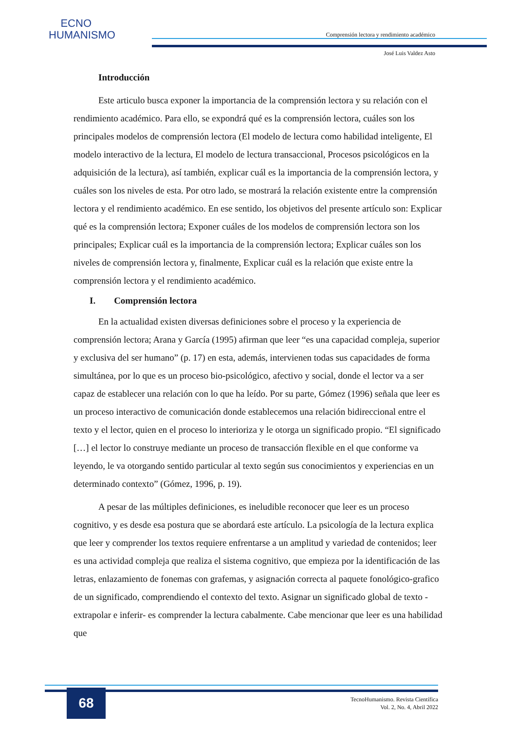ECNO
HUMANISMO
Comprensión lectora y rendimiento académico
José Luis Valdez Asto
Introducción
Este articulo busca exponer la importancia de la comprensión lectora y su relación con el rendimiento académico. Para ello, se expondrá qué es la comprensión lectora, cuáles son los principales modelos de comprensión lectora (El modelo de lectura como habilidad inteligente, El modelo interactivo de la lectura, El modelo de lectura transaccional, Procesos psicológicos en la adquisición de la lectura), así también, explicar cuál es la importancia de la comprensión lectora, y cuáles son los niveles de esta. Por otro lado, se mostrará la relación existente entre la comprensión lectora y el rendimiento académico. En ese sentido, los objetivos del presente artículo son: Explicar qué es la comprensión lectora; Exponer cuáles de los modelos de comprensión lectora son los principales; Explicar cuál es la importancia de la comprensión lectora; Explicar cuáles son los niveles de comprensión lectora y, finalmente, Explicar cuál es la relación que existe entre la comprensión lectora y el rendimiento académico.
I. Comprensión lectora
En la actualidad existen diversas definiciones sobre el proceso y la experiencia de comprensión lectora; Arana y García (1995) afirman que leer “es una capacidad compleja, superior y exclusiva del ser humano” (p. 17) en esta, además, intervienen todas sus capacidades de forma simultánea, por lo que es un proceso bio-psicológico, afectivo y social, donde el lector va a ser capaz de establecer una relación con lo que ha leído. Por su parte, Gómez (1996) señala que leer es un proceso interactivo de comunicación donde establecemos una relación bidireccional entre el texto y el lector, quien en el proceso lo interioriza y le otorga un significado propio. “El significado […] el lector lo construye mediante un proceso de transacción flexible en el que conforme va leyendo, le va otorgando sentido particular al texto según sus conocimientos y experiencias en un determinado contexto” (Gómez, 1996, p. 19).
A pesar de las múltiples definiciones, es ineludible reconocer que leer es un proceso cognitivo, y es desde esa postura que se abordará este artículo. La psicología de la lectura explica que leer y comprender los textos requiere enfrentarse a un amplitud y variedad de contenidos; leer es una actividad compleja que realiza el sistema cognitivo, que empieza por la identificación de las letras, enlazamiento de fonemas con grafemas, y asignación correcta al paquete fonológico-grafico de un significado, comprendiendo el contexto del texto. Asignar un significado global de texto -extrapolar e inferir- es comprender la lectura cabalmente. Cabe mencionar que leer es una habilidad que
68
TecnoHumanismo. Revista Científica
Vol. 2, No. 4, Abril 2022